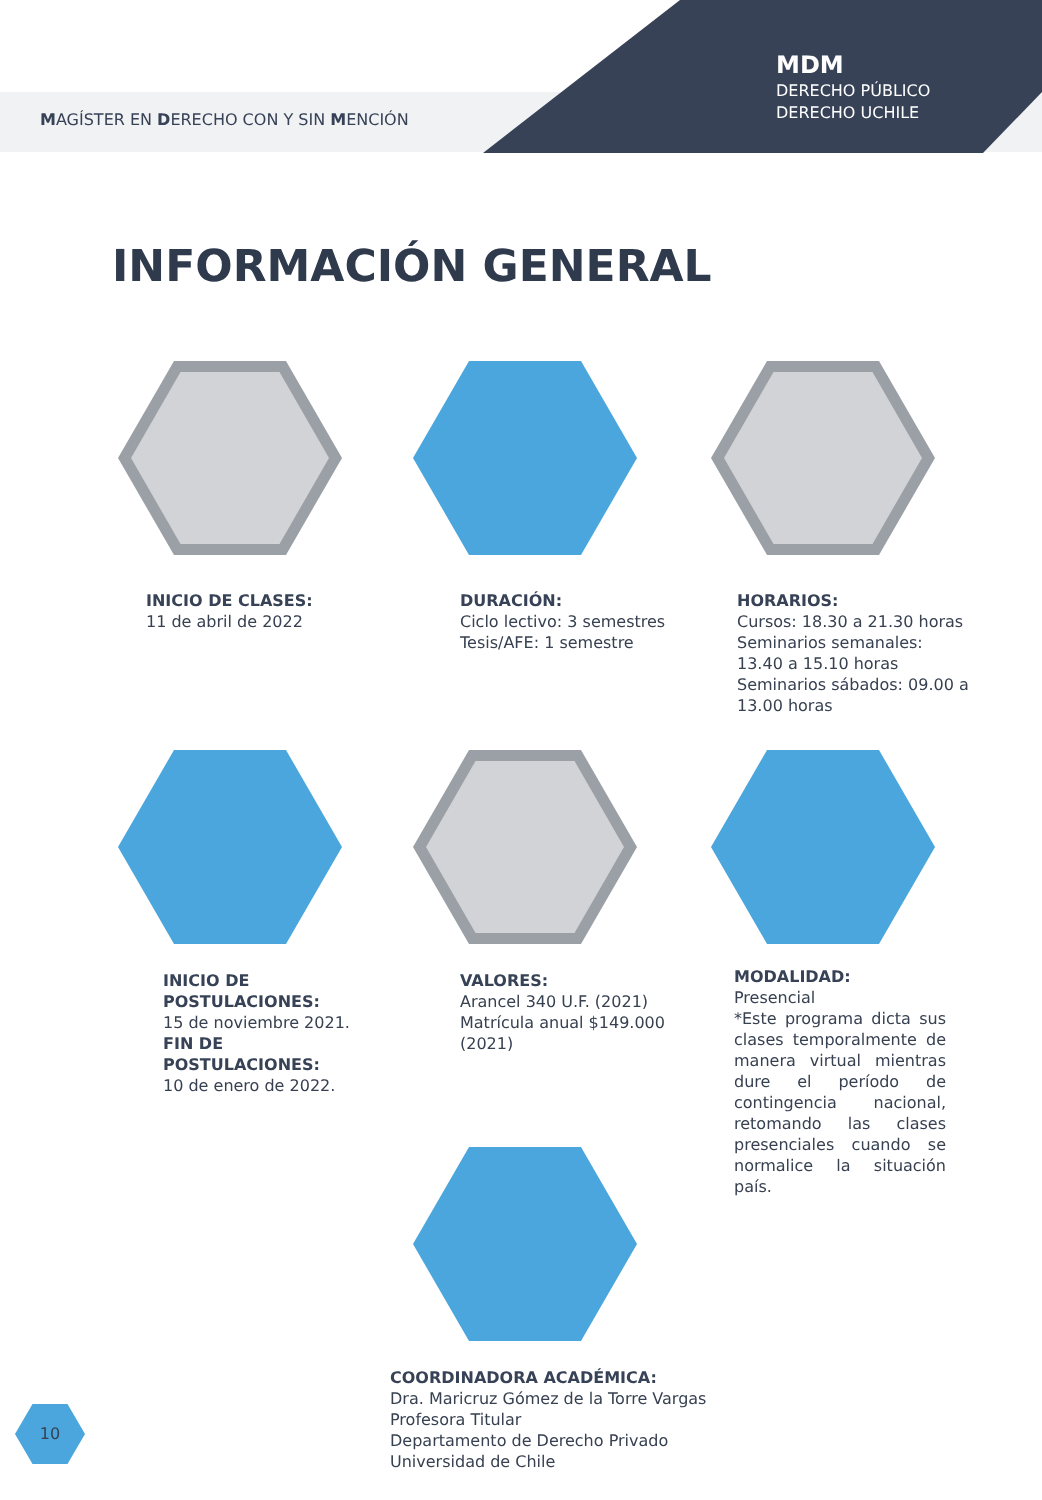MAGÍSTER EN DERECHO CON Y SIN MENCIÓN
MDM
DERECHO PÚBLICO
DERECHO UCHILE
INFORMACIÓN GENERAL
INICIO DE CLASES:
11 de abril de 2022
DURACIÓN:
Ciclo lectivo: 3 semestres
Tesis/AFE: 1 semestre
HORARIOS:
Cursos: 18.30 a 21.30 horas
Seminarios semanales:
13.40 a 15.10 horas
Seminarios sábados: 09.00 a
13.00 horas
INICIO DE
POSTULACIONES:
15 de noviembre 2021.
FIN DE
POSTULACIONES:
10 de enero de 2022.
VALORES:
Arancel 340 U.F. (2021)
Matrícula anual $149.000
(2021)
MODALIDAD:
Presencial
*Este programa dicta sus clases temporalmente de manera virtual mientras dure el período de contingencia nacional, retomando las clases presenciales cuando se normalice la situación país.
COORDINADORA ACADÉMICA:
Dra. Maricruz Gómez de la Torre Vargas
Profesora Titular
Departamento de Derecho Privado
Universidad de Chile
10